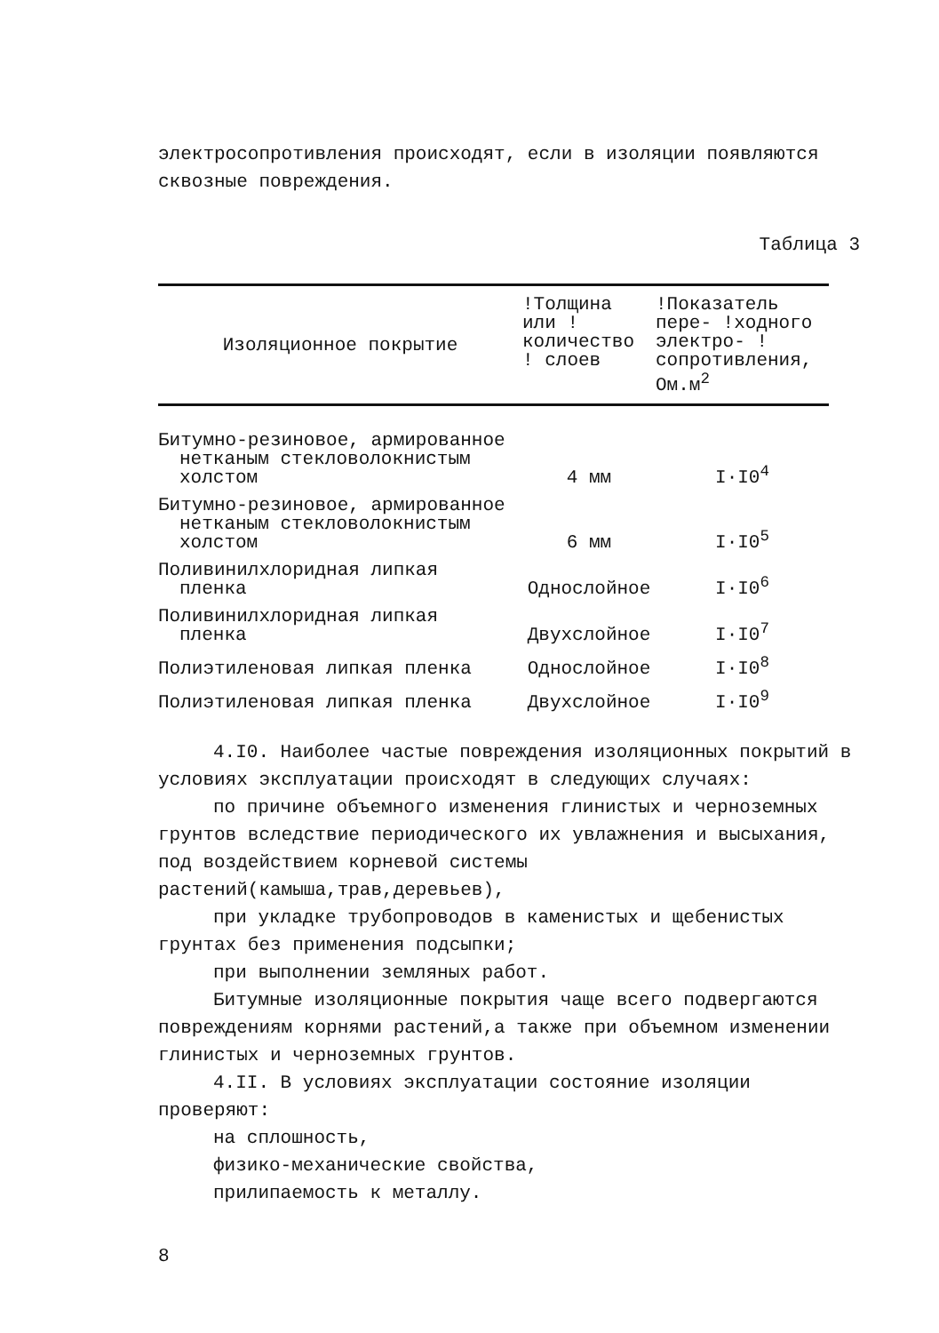электросопротивления происходят, если в изоляции появляются сквозные повреждения.
Таблица 3
| Изоляционное покрытие | !Толщина или !количество ! слоев | !Показатель пере- !ходного электро- !сопротивления, Ом.м<sup>2</sup> |
| --- | --- | --- |
| Битумно-резиновое, армированное нетканым стекловолокнистым холстом | 4 мм | I·I0<sup>4</sup> |
| Битумно-резиновое, армированное нетканым стекловолокнистым холстом | 6 мм | I·I0<sup>5</sup> |
| Поливинилхлоридная липкая пленка | Однослойное | I·I0<sup>6</sup> |
| Поливинилхлоридная липкая пленка | Двухслойное | I·I0<sup>7</sup> |
| Полиэтиленовая липкая пленка | Однослойное | I·I0<sup>8</sup> |
| Полиэтиленовая липкая пленка | Двухслойное | I·I0<sup>9</sup> |
4.I0. Наиболее частые повреждения изоляционных покрытий в условиях эксплуатации происходят в следующих случаях:
по причине объемного изменения глинистых и черноземных грунтов вследствие периодического их увлажнения и высыхания, под воздействием корневой системы растений(камыша,трав,деревьев),
при укладке трубопроводов в каменистых и щебенистых грунтах без применения подсыпки;
при выполнении земляных работ.
Битумные изоляционные покрытия чаще всего подвергаются повреждениям корнями растений,а также при объемном изменении глинистых и черноземных грунтов.
4.II. В условиях эксплуатации состояние изоляции проверяют:
на сплошность,
физико-механические свойства,
прилипаемость к металлу.
8